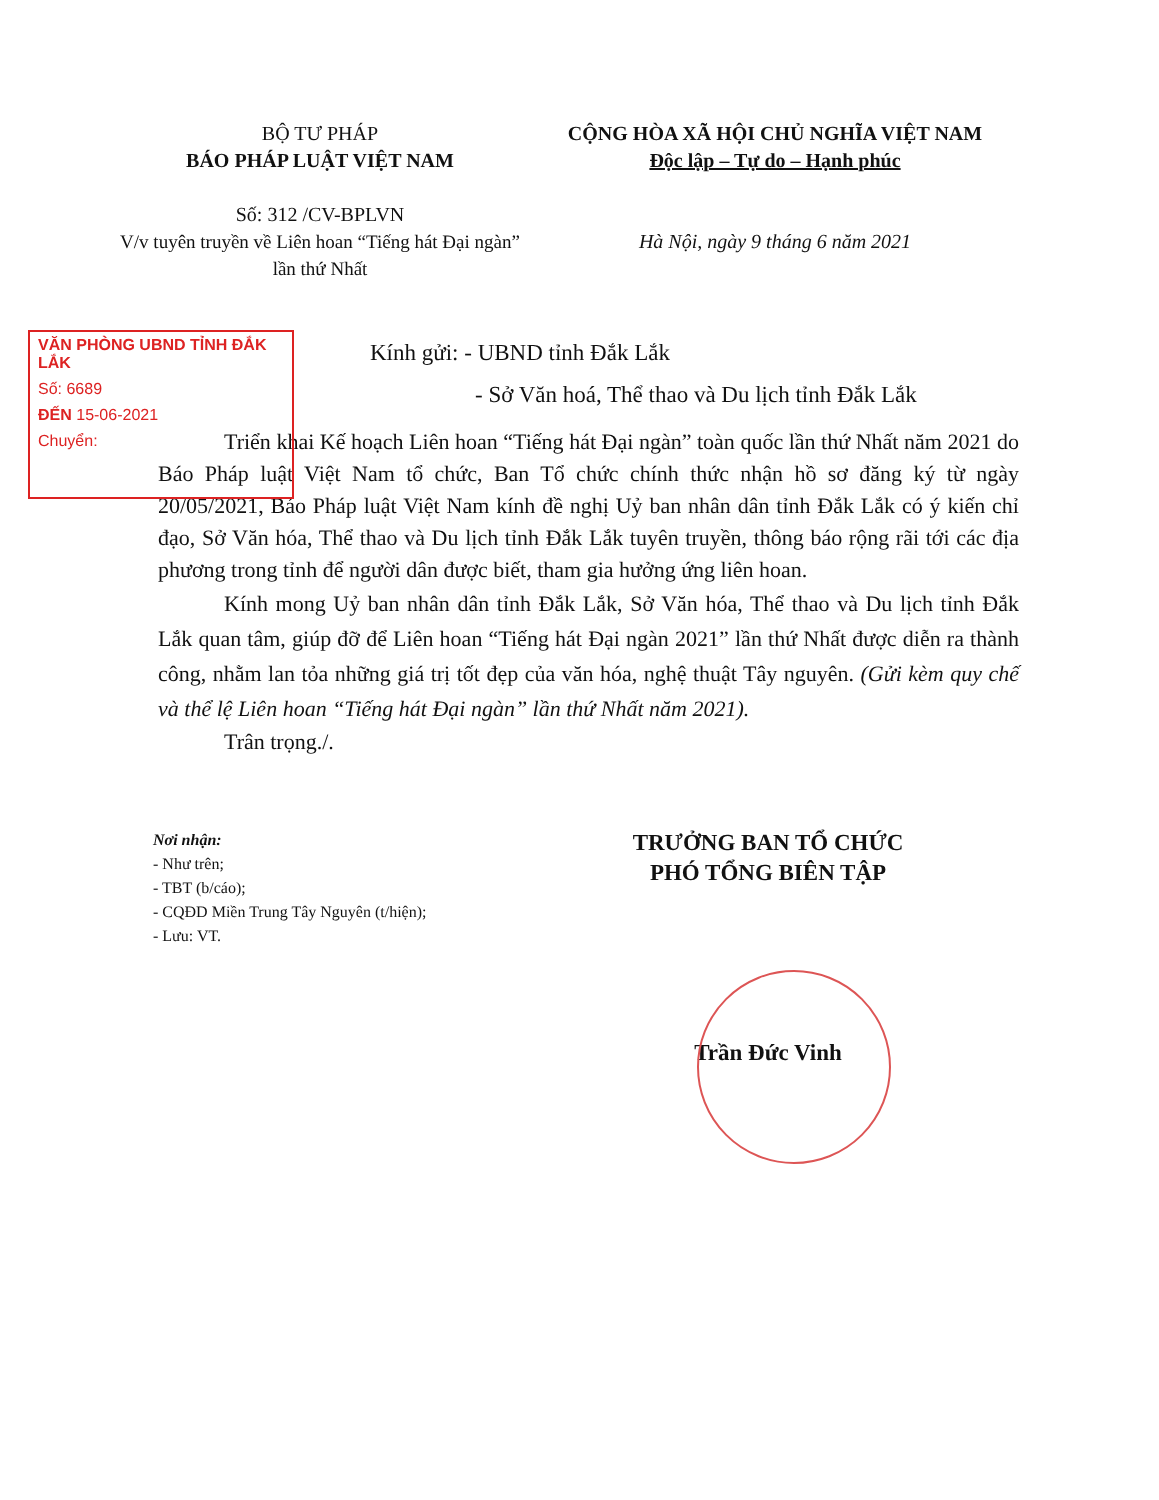BỘ TƯ PHÁP
BÁO PHÁP LUẬT VIỆT NAM
Số: 312 /CV-BPLVN
V/v tuyên truyền về Liên hoan “Tiếng hát Đại ngàn” lần thứ Nhất
CỘNG HÒA XÃ HỘI CHỦ NGHĨA VIỆT NAM
Độc lập – Tự do – Hạnh phúc
Hà Nội, ngày 9 tháng 6 năm 2021
VĂN PHÒNG UBND TỈNH ĐẮK LẮK
Số: 6689
ĐẾN 15-06-2021
Chuyển:
Kính gửi: - UBND tỉnh Đắk Lắk
- Sở Văn hoá, Thể thao và Du lịch tỉnh Đắk Lắk
Triển khai Kế hoạch Liên hoan “Tiếng hát Đại ngàn” toàn quốc lần thứ Nhất năm 2021 do Báo Pháp luật Việt Nam tổ chức, Ban Tổ chức chính thức nhận hồ sơ đăng ký từ ngày 20/05/2021, Báo Pháp luật Việt Nam kính đề nghị Uỷ ban nhân dân tỉnh Đắk Lắk có ý kiến chỉ đạo, Sở Văn hóa, Thể thao và Du lịch tỉnh Đắk Lắk tuyên truyền, thông báo rộng rãi tới các địa phương trong tỉnh để người dân được biết, tham gia hưởng ứng liên hoan.
Kính mong Uỷ ban nhân dân tỉnh Đắk Lắk, Sở Văn hóa, Thể thao và Du lịch tỉnh Đắk Lắk quan tâm, giúp đỡ để Liên hoan “Tiếng hát Đại ngàn 2021” lần thứ Nhất được diễn ra thành công, nhằm lan tỏa những giá trị tốt đẹp của văn hóa, nghệ thuật Tây nguyên. (Gửi kèm quy chế và thể lệ Liên hoan “Tiếng hát Đại ngàn” lần thứ Nhất năm 2021).
Trân trọng./.
Nơi nhận:
- Như trên;
- TBT (b/cáo);
- CQĐD Miền Trung Tây Nguyên (t/hiện);
- Lưu: VT.
TRƯỞNG BAN TỔ CHỨC
PHÓ TỔNG BIÊN TẬP
Trần Đức Vinh